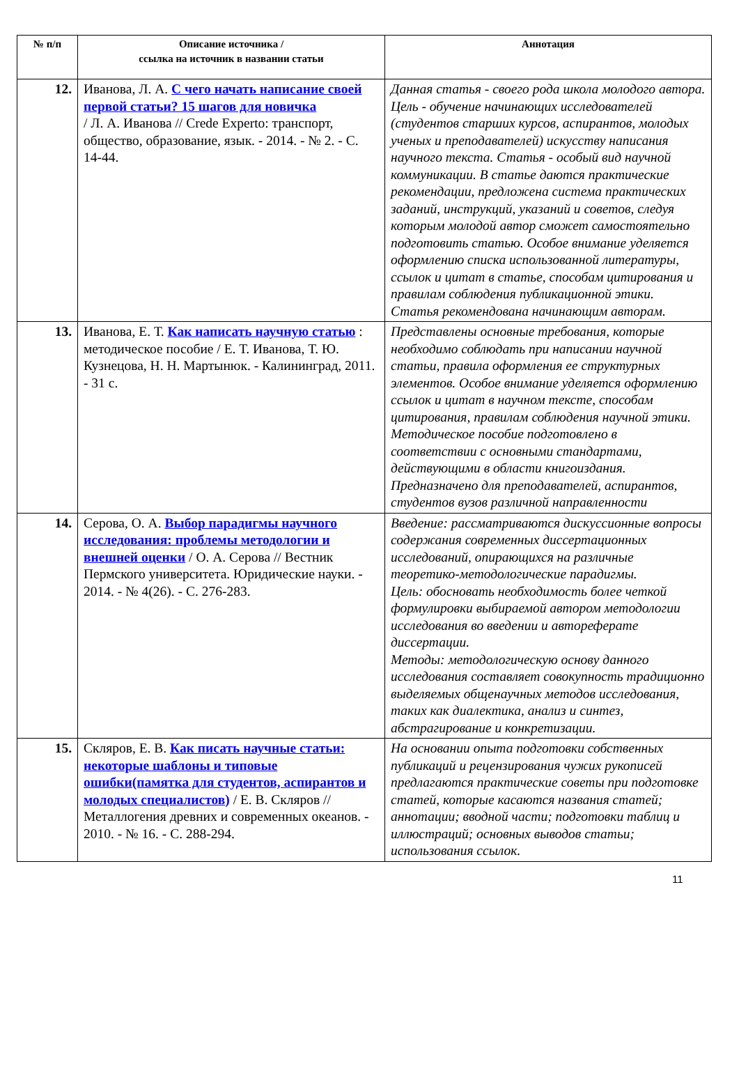| № п/п | Описание источника / ссылка на источник в названии статьи | Аннотация |
| --- | --- | --- |
| 12. | Иванова, Л. А. С чего начать написание своей первой статьи? 15 шагов для новичка / Л. А. Иванова // Crede Experto: транспорт, общество, образование, язык. - 2014. - № 2. - С. 14-44. | Данная статья - своего рода школа молодого автора. Цель - обучение начинающих исследователей (студентов старших курсов, аспирантов, молодых ученых и преподавателей) искусству написания научного текста. Статья - особый вид научной коммуникации. В статье даются практические рекомендации, предложена система практических заданий, инструкций, указаний и советов, следуя которым молодой автор сможет самостоятельно подготовить статью. Особое внимание уделяется оформлению списка использованной литературы, ссылок и цитат в статье, способам цитирования и правилам соблюдения публикационной этики. Статья рекомендована начинающим авторам. |
| 13. | Иванова, Е. Т. Как написать научную статью : методическое пособие / Е. Т. Иванова, Т. Ю. Кузнецова, Н. Н. Мартынюк. - Калининград, 2011. - 31 с. | Представлены основные требования, которые необходимо соблюдать при написании научной статьи, правила оформления ее структурных элементов. Особое внимание уделяется оформлению ссылок и цитат в научном тексте, способам цитирования, правилам соблюдения научной этики. Методическое пособие подготовлено в соответствии с основными стандартами, действующими в области книгоиздания. Предназначено для преподавателей, аспирантов, студентов вузов различной направленности |
| 14. | Серова, О. А. Выбор парадигмы научного исследования: проблемы методологии и внешней оценки / О. А. Серова // Вестник Пермского университета. Юридические науки. - 2014. - № 4(26). - С. 276-283. | Введение: рассматриваются дискуссионные вопросы содержания современных диссертационных исследований, опирающихся на различные теоретико-методологические парадигмы. Цель: обосновать необходимость более четкой формулировки выбираемой автором методологии исследования во введении и автореферате диссертации. Методы: методологическую основу данного исследования составляет совокупность традиционно выделяемых общенаучных методов исследования, таких как диалектика, анализ и синтез, абстрагирование и конкретизации. |
| 15. | Скляров, Е. В. Как писать научные статьи: некоторые шаблоны и типовые ошибки(памятка для студентов, аспирантов и молодых специалистов) / Е. В. Скляров // Металлогения древних и современных океанов. - 2010. - № 16. - С. 288-294. | На основании опыта подготовки собственных публикаций и рецензирования чужих рукописей предлагаются практические советы при подготовке статей, которые касаются названия статей; аннотации; вводной части; подготовки таблиц и иллюстраций; основных выводов статьи; использования ссылок. |
11